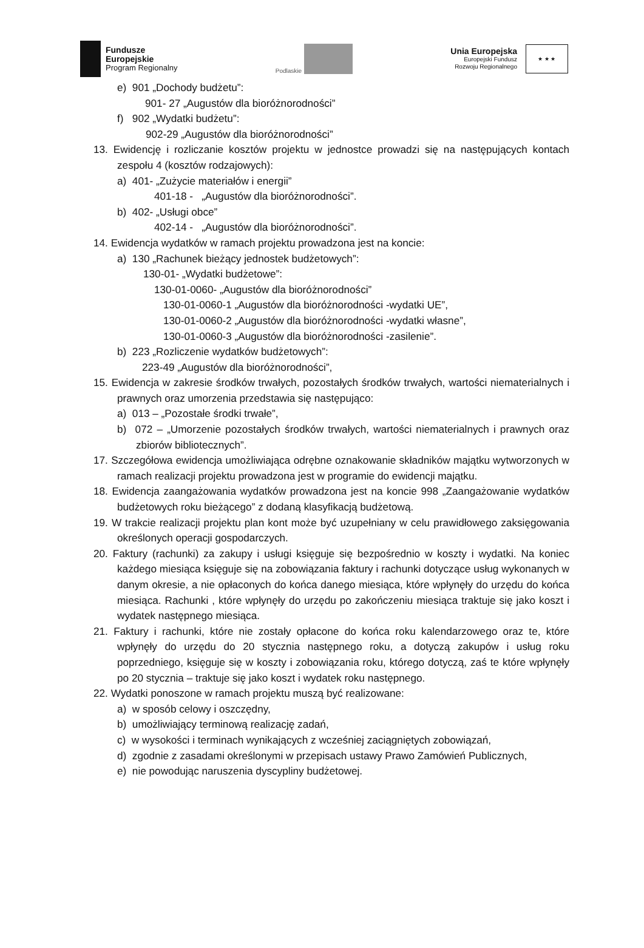Fundusze
Europejskie
Program Regionalny
Podlaskie
Unia Europejska
Europejski Fundusz
Rozwoju Regionalnego
★ ★ ★
e) 901 „Dochody budżetu”:
901- 27 „Augustów dla bioróżnorodności”
f) 902 „Wydatki budżetu”:
902-29 „Augustów dla bioróżnorodności”
13. Ewidencję i rozliczanie kosztów projektu w jednostce prowadzi się na następujących kontach zespołu 4 (kosztów rodzajowych):
a) 401- „Zużycie materiałów i energii”
401-18 - „Augustów dla bioróżnorodności”.
b) 402- „Usługi obce”
402-14 - „Augustów dla bioróżnorodności”.
14. Ewidencja wydatków w ramach projektu prowadzona jest na koncie:
a) 130 „Rachunek bieżący jednostek budżetowych”:
130-01- „Wydatki budżetowe”:
130-01-0060- „Augustów dla bioróżnorodności”
130-01-0060-1 „Augustów dla bioróżnorodności -wydatki UE”,
130-01-0060-2 „Augustów dla bioróżnorodności -wydatki własne”,
130-01-0060-3 „Augustów dla bioróżnorodności -zasilenie”.
b) 223 „Rozliczenie wydatków budżetowych”:
223-49 „Augustów dla bioróżnorodności”,
15. Ewidencja w zakresie środków trwałych, pozostałych środków trwałych, wartości niematerialnych i prawnych oraz umorzenia przedstawia się następująco:
a) 013 – „Pozostałe środki trwałe”,
b) 072 – „Umorzenie pozostałych środków trwałych, wartości niematerialnych i prawnych oraz zbiorów bibliotecznych”.
17. Szczegółowa ewidencja umożliwiająca odrębne oznakowanie składników majątku wytworzonych w ramach realizacji projektu prowadzona jest w programie do ewidencji majątku.
18. Ewidencja zaangażowania wydatków prowadzona jest na koncie 998 „Zaangażowanie wydatków budżetowych roku bieżącego” z dodaną klasyfikacją budżetową.
19. W trakcie realizacji projektu plan kont może być uzupełniany w celu prawidłowego zaksięgowania określonych operacji gospodarczych.
20. Faktury (rachunki) za zakupy i usługi księguje się bezpośrednio w koszty i wydatki. Na koniec każdego miesiąca księguje się na zobowiązania faktury i rachunki dotyczące usług wykonanych w danym okresie, a nie opłaconych do końca danego miesiąca, które wpłynęły do urzędu do końca miesiąca. Rachunki , które wpłynęły do urzędu po zakończeniu miesiąca traktuje się jako koszt i wydatek następnego miesiąca.
21. Faktury i rachunki, które nie zostały opłacone do końca roku kalendarzowego oraz te, które wpłynęły do urzędu do 20 stycznia następnego roku, a dotyczą zakupów i usług roku poprzedniego, księguje się w koszty i zobowiązania roku, którego dotyczą, zaś te które wpłynęły po 20 stycznia – traktuje się jako koszt i wydatek roku następnego.
22. Wydatki ponoszone w ramach projektu muszą być realizowane:
a) w sposób celowy i oszczędny,
b) umożliwiający terminową realizację zadań,
c) w wysokości i terminach wynikających z wcześniej zaciągniętych zobowiązań,
d) zgodnie z zasadami określonymi w przepisach ustawy Prawo Zamówień Publicznych,
e) nie powodując naruszenia dyscypliny budżetowej.